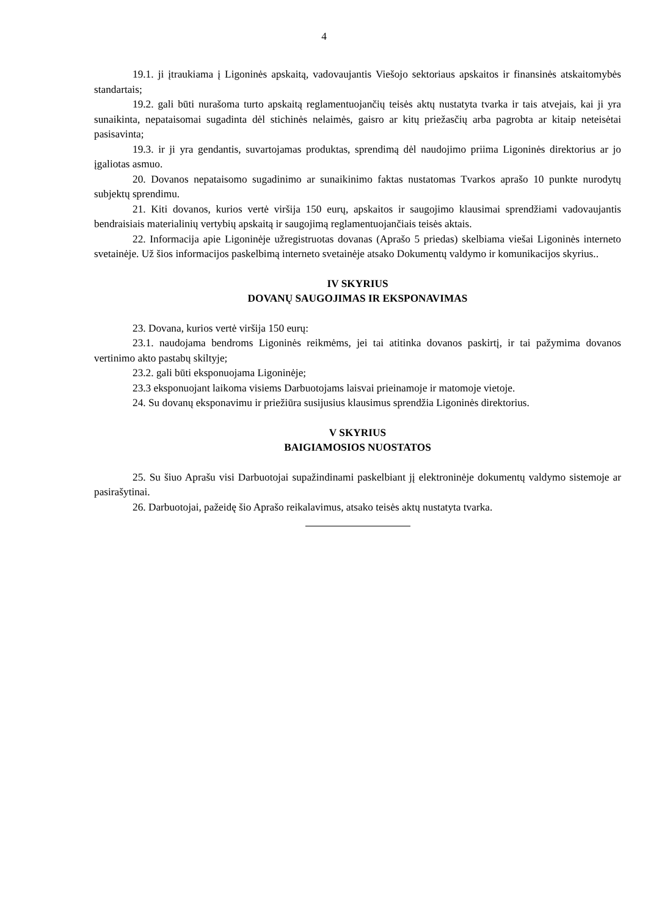4
19.1. ji įtraukiama į Ligoninės apskaitą, vadovaujantis Viešojo sektoriaus apskaitos ir finansinės atskaitomybės standartais;
19.2. gali būti nurašoma turto apskaitą reglamentuojančių teisės aktų nustatyta tvarka ir tais atvejais, kai ji yra sunaikinta, nepataisomai sugadinta dėl stichinės nelaimės, gaisro ar kitų priežasčių arba pagrobta ar kitaip neteisėtai pasisavinta;
19.3. ir ji yra gendantis, suvartojamas produktas, sprendimą dėl naudojimo priima Ligoninės direktorius ar jo įgaliotas asmuo.
20. Dovanos nepataisomo sugadinimo ar sunaikinimo faktas nustatomas Tvarkos aprašo 10 punkte nurodytų subjektų sprendimu.
21. Kiti dovanos, kurios vertė viršija 150 eurų, apskaitos ir saugojimo klausimai sprendžiami vadovaujantis bendraisiais materialinių vertybių apskaitą ir saugojimą reglamentuojančiais teisės aktais.
22. Informacija apie Ligoninėje užregistruotas dovanas (Aprašo 5 priedas) skelbiama viešai Ligoninės interneto svetainėje. Už šios informacijos paskelbimą interneto svetainėje atsako Dokumentų valdymo ir komunikacijos skyrius..
IV SKYRIUS
DOVANŲ SAUGOJIMAS IR EKSPONAVIMAS
23. Dovana, kurios vertė viršija 150 eurų:
23.1. naudojama bendroms Ligoninės reikmėms, jei tai atitinka dovanos paskirtį, ir tai pažymima dovanos vertinimo akto pastabų skiltyje;
23.2. gali būti eksponuojama Ligoninėje;
23.3 eksponuojant laikoma visiems Darbuotojams laisvai prieinamoje ir matomoje vietoje.
24. Su dovanų eksponavimu ir priežiūra susijusius klausimus sprendžia Ligoninės direktorius.
V SKYRIUS
BAIGIAMOSIOS NUOSTATOS
25. Su šiuo Aprašu visi Darbuotojai supažindinami paskelbiant jį elektroninėje dokumentų valdymo sistemoje ar pasirašytinai.
26. Darbuotojai, pažeidę šio Aprašo reikalavimus, atsako teisės aktų nustatyta tvarka.